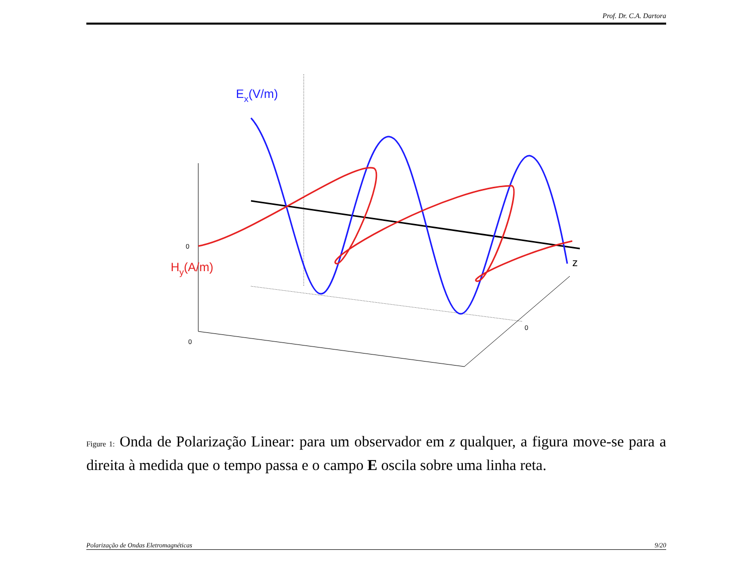Prof. Dr. C.A. Dartora
Ex(V/m)
Hy(A/m)
z
0
0
0
Figure 1: Onda de Polarização Linear: para um observador em z qualquer, a figura move-se para a direita à medida que o tempo passa e o campo E oscila sobre uma linha reta.
Polarização de Ondas Eletromagnéticas 9/20